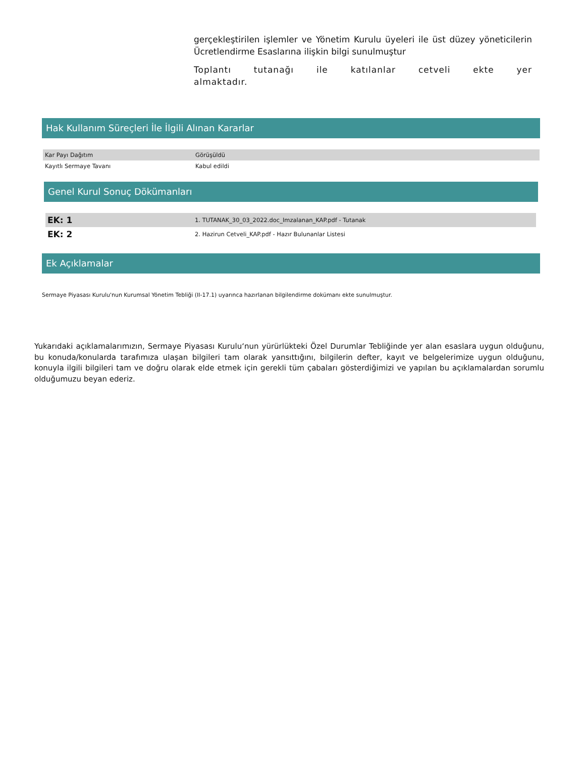gerçekleştirilen işlemler ve Yönetim Kurulu üyeleri ile üst düzey yöneticilerin Ücretlendirme Esaslarına ilişkin bilgi sunulmuştur
Toplantı tutanağı ile katılanlar cetveli ekte yer almaktadır.
Hak Kullanım Süreçleri İle İlgili Alınan Kararlar
| Kar Payı Dağıtım | Görüşüldü |
| Kayıtlı Sermaye Tavanı | Kabul edildi |
Genel Kurul Sonuç Dökümanları
| EK: 1 | 1. TUTANAK_30_03_2022.doc_Imzalanan_KAP.pdf - Tutanak |
| EK: 2 | 2. Hazirun Cetveli_KAP.pdf - Hazır Bulunanlar Listesi |
Ek Açıklamalar
Sermaye Piyasası Kurulu'nun Kurumsal Yönetim Tebliği (II-17.1) uyarınca hazırlanan bilgilendirme dokümanı ekte sunulmuştur.
Yukarıdaki açıklamalarımızın, Sermaye Piyasası Kurulu‘nun yürürlükteki Özel Durumlar Tebliğinde yer alan esaslara uygun olduğunu, bu konuda/konularda tarafımıza ulaşan bilgileri tam olarak yansıttığını, bilgilerin defter, kayıt ve belgelerimize uygun olduğunu, konuyla ilgili bilgileri tam ve doğru olarak elde etmek için gerekli tüm çabaları gösterdiğimizi ve yapılan bu açıklamalardan sorumlu olduğumuzu beyan ederiz.